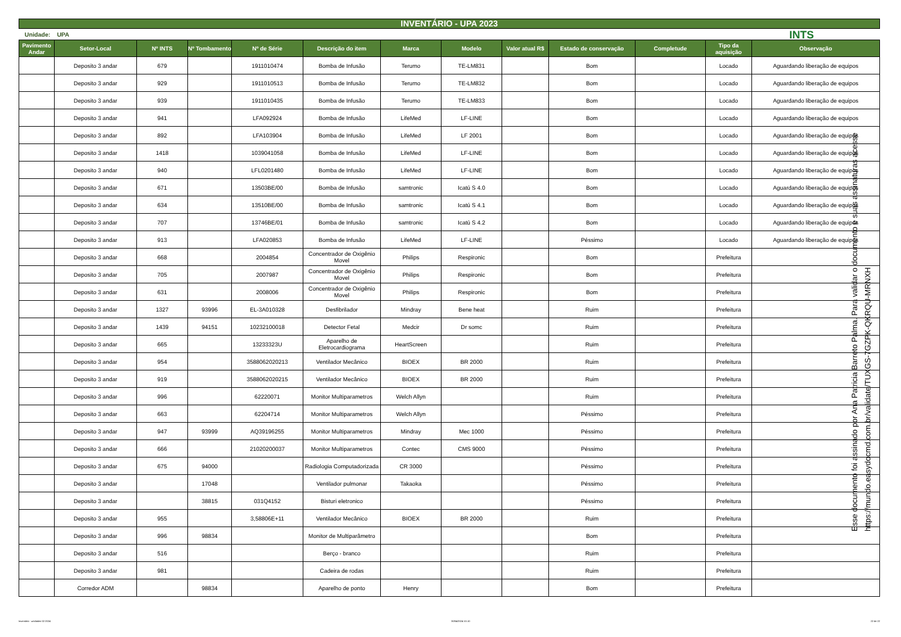INVENTÁRIO - UPA 2023
Unidade: UPA INTS
| Pavimento Andar | Setor-Local | Nº INTS | Nº Tombamento | Nº de Série | Descrição do item | Marca | Modelo | Valor atual R$ | Estado de conservação | Completude | Tipo da aquisição | Observação |
| --- | --- | --- | --- | --- | --- | --- | --- | --- | --- | --- | --- | --- |
| | Deposito 3 andar | 679 | | 1911010474 | Bomba de Infusão | Terumo | TE-LM831 | | Bom | | Locado | Aguardando liberação de equipos |
| | Deposito 3 andar | 929 | | 1911010513 | Bomba de Infusão | Terumo | TE-LM832 | | Bom | | Locado | Aguardando liberação de equipos |
| | Deposito 3 andar | 939 | | 1911010435 | Bomba de Infusão | Terumo | TE-LM833 | | Bom | | Locado | Aguardando liberação de equipos |
| | Deposito 3 andar | 941 | | LFA092924 | Bomba de Infusão | LifeMed | LF-LINE | | Bom | | Locado | Aguardando liberação de equipos |
| | Deposito 3 andar | 892 | | LFA103904 | Bomba de Infusão | LifeMed | LF 2001 | | Bom | | Locado | Aguardando liberação de equipos |
| | Deposito 3 andar | 1418 | | 1039041058 | Bomba de Infusão | LifeMed | LF-LINE | | Bom | | Locado | Aguardando liberação de equipos |
| | Deposito 3 andar | 940 | | LFL0201480 | Bomba de Infusão | LifeMed | LF-LINE | | Bom | | Locado | Aguardando liberação de equipos |
| | Deposito 3 andar | 671 | | 13503BE/00 | Bomba de Infusão | samtronic | Icatú S 4.0 | | Bom | | Locado | Aguardando liberação de equipos |
| | Deposito 3 andar | 634 | | 13510BE/00 | Bomba de Infusão | samtronic | Icatú S 4.1 | | Bom | | Locado | Aguardando liberação de equipos |
| | Deposito 3 andar | 707 | | 13746BE/01 | Bomba de Infusão | samtronic | Icatú S 4.2 | | Bom | | Locado | Aguardando liberação de equipos |
| | Deposito 3 andar | 913 | | LFA020853 | Bomba de Infusão | LifeMed | LF-LINE | | Péssimo | | Locado | Aguardando liberação de equipos |
| | Deposito 3 andar | 668 | | 2004854 | Concentrador de Oxigênio Movel | Philips | Respironic | | Bom | | Prefeitura | |
| | Deposito 3 andar | 705 | | 2007987 | Concentrador de Oxigênio Movel | Philips | Respironic | | Bom | | Prefeitura | |
| | Deposito 3 andar | 631 | | 2008006 | Concentrador de Oxigênio Movel | Philips | Respironic | | Bom | | Prefeitura | |
| | Deposito 3 andar | 1327 | 93996 | EL-3A010328 | Desfibrilador | Mindray | Bene heat | | Ruim | | Prefeitura | |
| | Deposito 3 andar | 1439 | 94151 | 10232100018 | Detector Fetal | Medcir | Dr somc | | Ruim | | Prefeitura | |
| | Deposito 3 andar | 665 | | 13233323U | Aparelho de Eletrocardiograma | HeartScreen | | | Ruim | | Prefeitura | |
| | Deposito 3 andar | 954 | | 3588062020213 | Ventilador Mecânico | BIOEX | BR 2000 | | Ruim | | Prefeitura | |
| | Deposito 3 andar | 919 | | 3588062020215 | Ventilador Mecânico | BIOEX | BR 2000 | | Ruim | | Prefeitura | |
| | Deposito 3 andar | 996 | | 62220071 | Monitor Multiparametros | Welch Allyn | | | Ruim | | Prefeitura | |
| | Deposito 3 andar | 663 | | 62204714 | Monitor Multiparametros | Welch Allyn | | | Péssimo | | Prefeitura | |
| | Deposito 3 andar | 947 | 93999 | AQ39196255 | Monitor Multiparametros | Mindray | Mec 1000 | | Péssimo | | Prefeitura | |
| | Deposito 3 andar | 666 | | 21020200037 | Monitor Multiparametros | Contec | CMS 9000 | | Péssimo | | Prefeitura | |
| | Deposito 3 andar | 675 | 94000 | | Radiologia Computadorizada | CR 3000 | | | Péssimo | | Prefeitura | |
| | Deposito 3 andar | | 17048 | | Ventilador pulmonar | Takaoka | | | Péssimo | | Prefeitura | |
| | Deposito 3 andar | | 38815 | 031Q4152 | Bisturi eletronico | | | | Péssimo | | Prefeitura | |
| | Deposito 3 andar | 955 | | 3,58806E+11 | Ventilador Mecânico | BIOEX | BR 2000 | | Ruim | | Prefeitura | |
| | Deposito 3 andar | 996 | 98834 | | Monitor de Multiparâmetro | | | | Bom | | Prefeitura | |
| | Deposito 3 andar | 516 | | | Berço - branco | | | | Ruim | | Prefeitura | |
| | Deposito 3 andar | 981 | | | Cadeira de rodas | | | | Ruim | | Prefeitura | |
| | Corredor ADM | | 98834 | | Aparelho de ponto | Henry | | | Bom | | Prefeitura | |
Esse documento foi assinado por Ana Patricia Barreto Palma. Para validar o documento e suas assinaturas acesse https://mundo.easydocmd.com.br/validate/TUXGS-7GZPK-QKRQU-MRNXH
Inventário - unidades 02-2024 30/04/2024 10:10 22 de 22